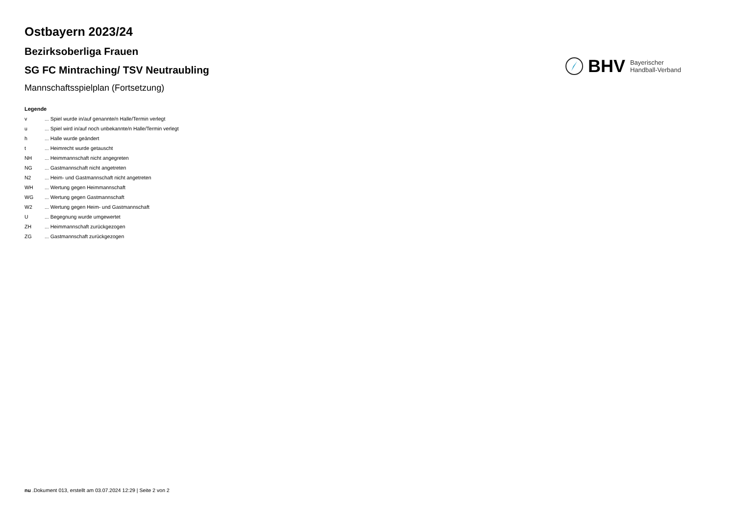Ostbayern 2023/24
Bezirksoberliga Frauen
SG FC Mintraching/ TSV Neutraubling
Mannschaftsspielplan (Fortsetzung)
BHV Bayerischer
Handball-Verband
Legende
v... Spiel wurde in/auf genannte/n Halle/Termin verlegt
u... Spiel wird in/auf noch unbekannte/n Halle/Termin verlegt
h... Halle wurde geändert
t... Heimrecht wurde getauscht
NH... Heimmannschaft nicht angegreten
NG... Gastmannschaft nicht angetreten
N2... Heim- und Gastmannschaft nicht angetreten
WH... Wertung gegen Heimmannschaft
WG... Wertung gegen Gastmannschaft
W2... Wertung gegen Heim- und Gastmannschaft
U... Begegnung wurde umgewertet
ZH... Heimmannschaft zurückgezogen
ZG... Gastmannschaft zurückgezogen
nu .Dokument 013, erstellt am 03.07.2024 12:29 | Seite 2 von 2